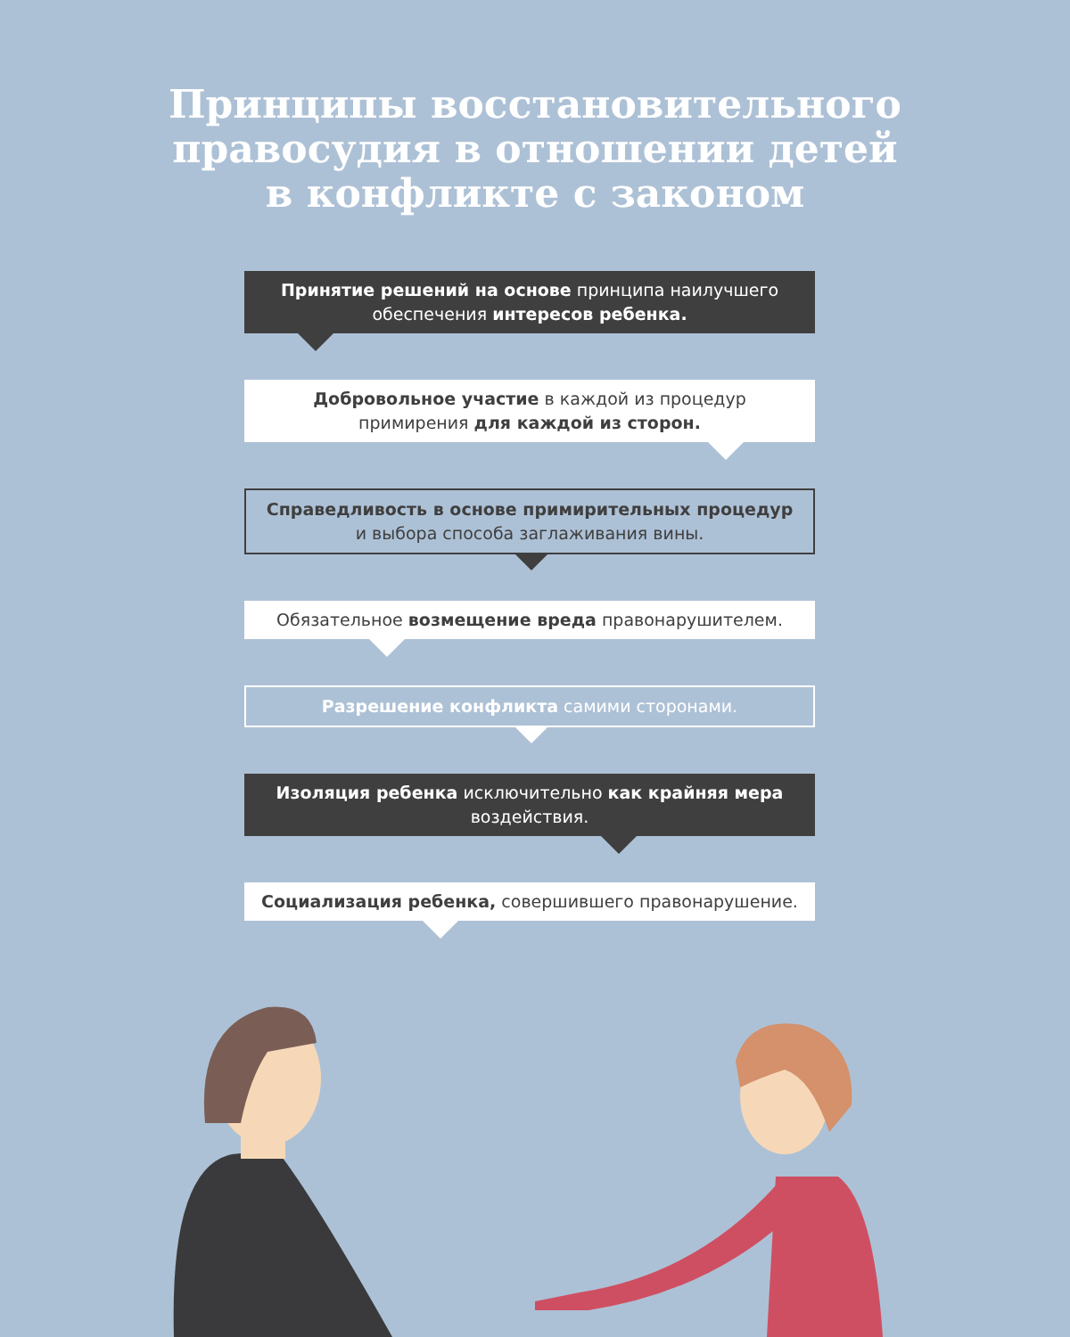Принципы восстановительного
правосудия в отношении детей
в конфликте с законом
Принятие решений на основе принципа наилучшего обеспечения интересов ребенка.
Добровольное участие в каждой из процедур примирения для каждой из сторон.
Справедливость в основе примирительных процедур и выбора способа заглаживания вины.
Обязательное возмещение вреда правонарушителем.
Разрешение конфликта самими сторонами.
Изоляция ребенка исключительно как крайняя мера воздействия.
Социализация ребенка, совершившего правонарушение.